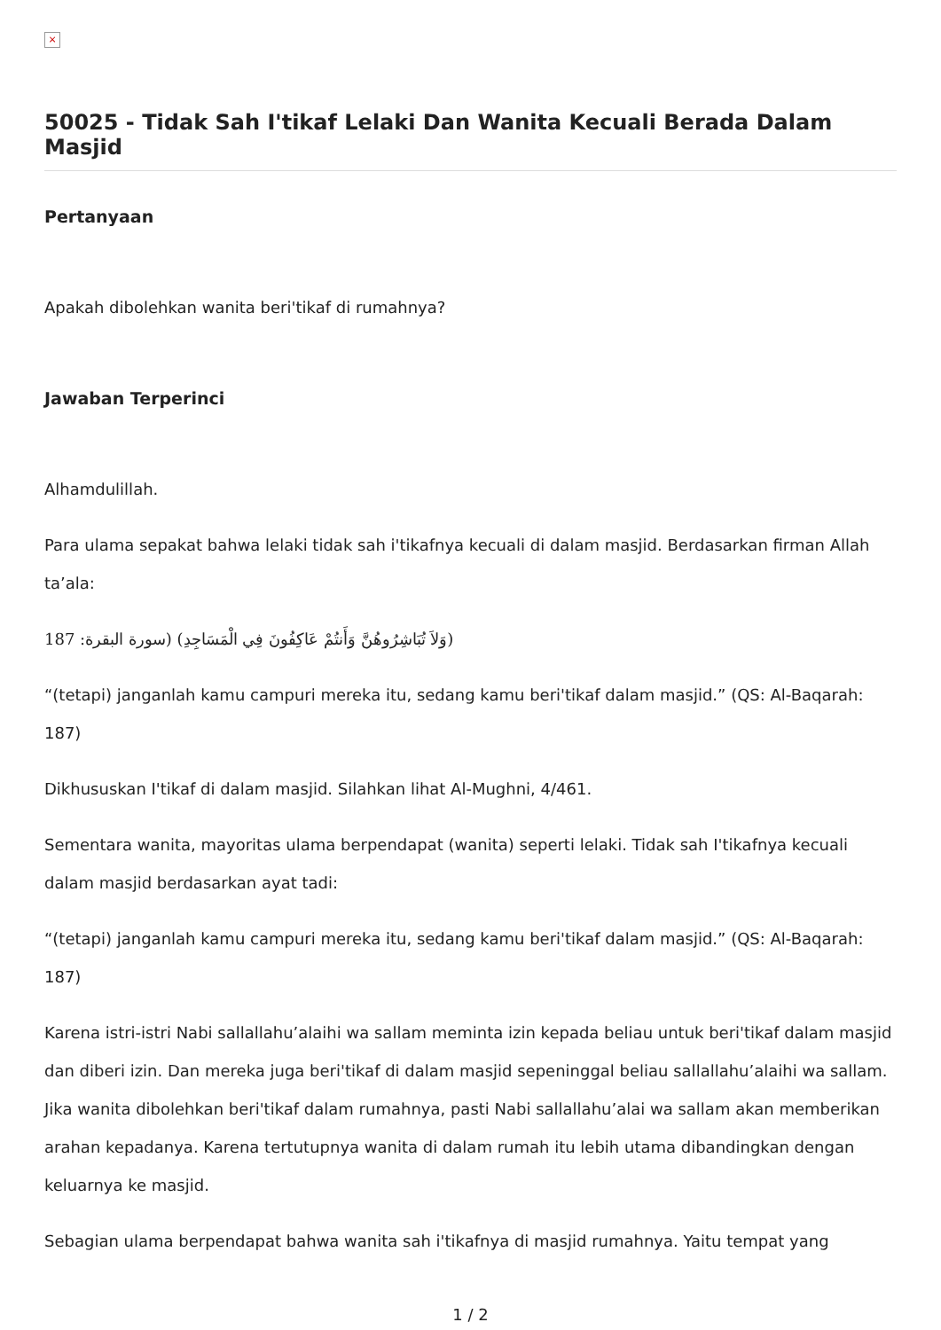×
50025 - Tidak Sah I'tikaf Lelaki Dan Wanita Kecuali Berada Dalam Masjid
Pertanyaan
Apakah dibolehkan wanita beri'tikaf di rumahnya?
Jawaban Terperinci
Alhamdulillah.
Para ulama sepakat bahwa lelaki tidak sah i'tikafnya kecuali di dalam masjid. Berdasarkan firman Allah ta’ala:
(وَلاَ تُبَاشِرُوهُنَّ وَأَنتُمْ عَاكِفُونَ فِي الْمَسَاجِدِ) (سورة البقرة: 187
“(tetapi) janganlah kamu campuri mereka itu, sedang kamu beri'tikaf dalam masjid.” (QS: Al-Baqarah: 187)
Dikhususkan I'tikaf di dalam masjid. Silahkan lihat Al-Mughni, 4/461.
Sementara wanita, mayoritas ulama berpendapat (wanita) seperti lelaki. Tidak sah I'tikafnya kecuali dalam masjid berdasarkan ayat tadi:
“(tetapi) janganlah kamu campuri mereka itu, sedang kamu beri'tikaf dalam masjid.” (QS: Al-Baqarah: 187)
Karena istri-istri Nabi sallallahu’alaihi wa sallam meminta izin kepada beliau untuk beri'tikaf dalam masjid dan diberi izin. Dan mereka juga beri'tikaf di dalam masjid sepeninggal beliau sallallahu’alaihi wa sallam. Jika wanita dibolehkan beri'tikaf dalam rumahnya, pasti Nabi sallallahu’alai wa sallam akan memberikan arahan kepadanya. Karena tertutupnya wanita di dalam rumah itu lebih utama dibandingkan dengan keluarnya ke masjid.
Sebagian ulama berpendapat bahwa wanita sah i'tikafnya di masjid rumahnya. Yaitu tempat yang
1 / 2